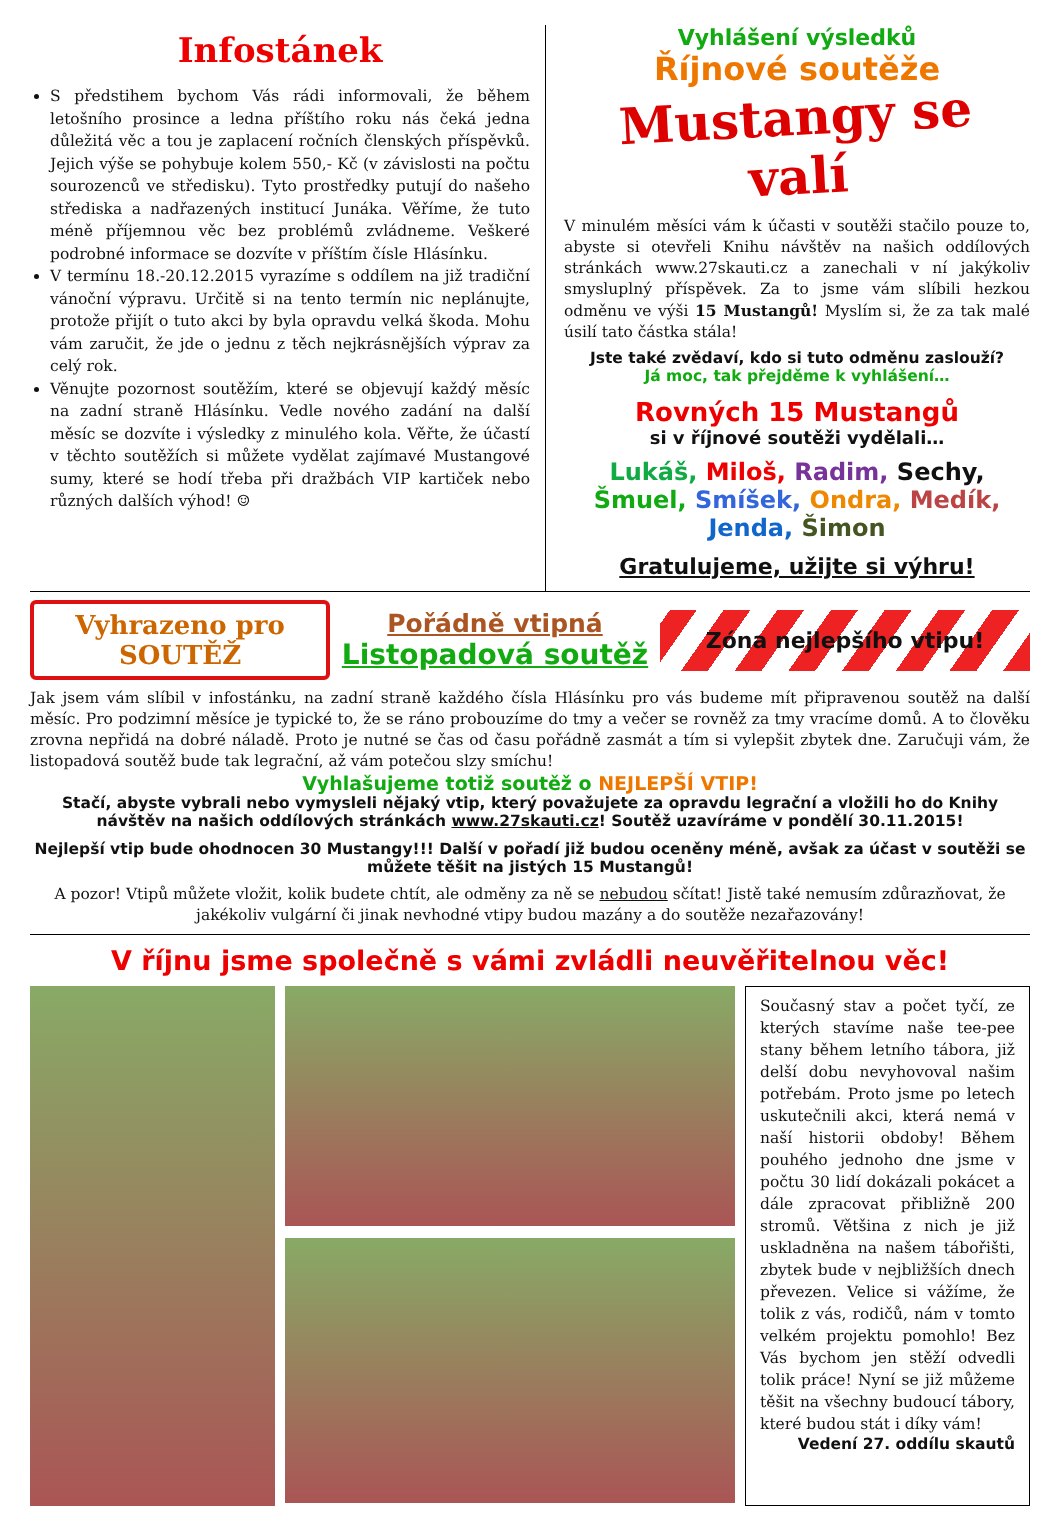Infostánek
S předstihem bychom Vás rádi informovali, že během letošního prosince a ledna příštího roku nás čeká jedna důležitá věc a tou je zaplacení ročních členských příspěvků. Jejich výše se pohybuje kolem 550,- Kč (v závislosti na počtu sourozenců ve středisku). Tyto prostředky putují do našeho střediska a nadřazených institucí Junáka. Věříme, že tuto méně příjemnou věc bez problémů zvládneme. Veškeré podrobné informace se dozvíte v příštím čísle Hlásínku.
V termínu 18.-20.12.2015 vyrazíme s oddílem na již tradiční vánoční výpravu. Určitě si na tento termín nic neplánujte, protože přijít o tuto akci by byla opravdu velká škoda. Mohu vám zaručit, že jde o jednu z těch nejkrásnějších výprav za celý rok.
Věnujte pozornost soutěžím, které se objevují každý měsíc na zadní straně Hlásínku. Vedle nového zadání na další měsíc se dozvíte i výsledky z minulého kola. Věřte, že účastí v těchto soutěžích si můžete vydělat zajímavé Mustangové sumy, které se hodí třeba při dražbách VIP kartiček nebo různých dalších výhod! ☺
Vyhlášení výsledků
Říjnové soutěže
Mustangy se valí
V minulém měsíci vám k účasti v soutěži stačilo pouze to, abyste si otevřeli Knihu návštěv na našich oddílových stránkách www.27skauti.cz a zanechali v ní jakýkoliv smysluplný příspěvek. Za to jsme vám slíbili hezkou odměnu ve výši 15 Mustangů! Myslím si, že za tak malé úsilí tato částka stála!
Jste také zvědaví, kdo si tuto odměnu zaslouží?
Já moc, tak přejděme k vyhlášení…
Rovných 15 Mustangů
si v říjnové soutěži vydělali…
Lukáš, Miloš, Radim, Sechy, Šmuel, Smíšek, Ondra, Medík, Jenda, Šimon
Gratulujeme, užijte si výhru!
Vyhrazeno pro
SOUTĚŽ
Pořádně vtipná
Listopadová soutěž
Zóna nejlepšího vtipu!
Jak jsem vám slíbil v infostánku, na zadní straně každého čísla Hlásínku pro vás budeme mít připravenou soutěž na další měsíc. Pro podzimní měsíce je typické to, že se ráno probouzíme do tmy a večer se rovněž za tmy vracíme domů. A to člověku zrovna nepřidá na dobré náladě. Proto je nutné se čas od času pořádně zasmát a tím si vylepšit zbytek dne. Zaručuji vám, že listopadová soutěž bude tak legrační, až vám potečou slzy smíchu!
Vyhlašujeme totiž soutěž o NEJLEPŠÍ VTIP!
Stačí, abyste vybrali nebo vymysleli nějaký vtip, který považujete za opravdu legrační a vložili ho do Knihy návštěv na našich oddílových stránkách www.27skauti.cz! Soutěž uzavíráme v pondělí 30.11.2015!
Nejlepší vtip bude ohodnocen 30 Mustangy!!! Další v pořadí již budou oceněny méně, avšak za účast v soutěži se můžete těšit na jistých 15 Mustangů!
A pozor! Vtipů můžete vložit, kolik budete chtít, ale odměny za ně se nebudou sčítat! Jistě také nemusím zdůrazňovat, že jakékoliv vulgární či jinak nevhodné vtipy budou mazány a do soutěže nezařazovány!
V říjnu jsme společně s vámi zvládli neuvěřitelnou věc!
Současný stav a počet tyčí, ze kterých stavíme naše tee-pee stany během letního tábora, již delší dobu nevyhovoval našim potřebám. Proto jsme po letech uskutečnili akci, která nemá v naší historii obdoby! Během pouhého jednoho dne jsme v počtu 30 lidí dokázali pokácet a dále zpracovat přibližně 200 stromů. Většina z nich je již uskladněna na našem tábořišti, zbytek bude v nejbližších dnech převezen. Velice si vážíme, že tolik z vás, rodičů, nám v tomto velkém projektu pomohlo! Bez Vás bychom jen stěží odvedli tolik práce! Nyní se již můžeme těšit na všechny budoucí tábory, které budou stát i díky vám!
Vedení 27. oddílu skautů